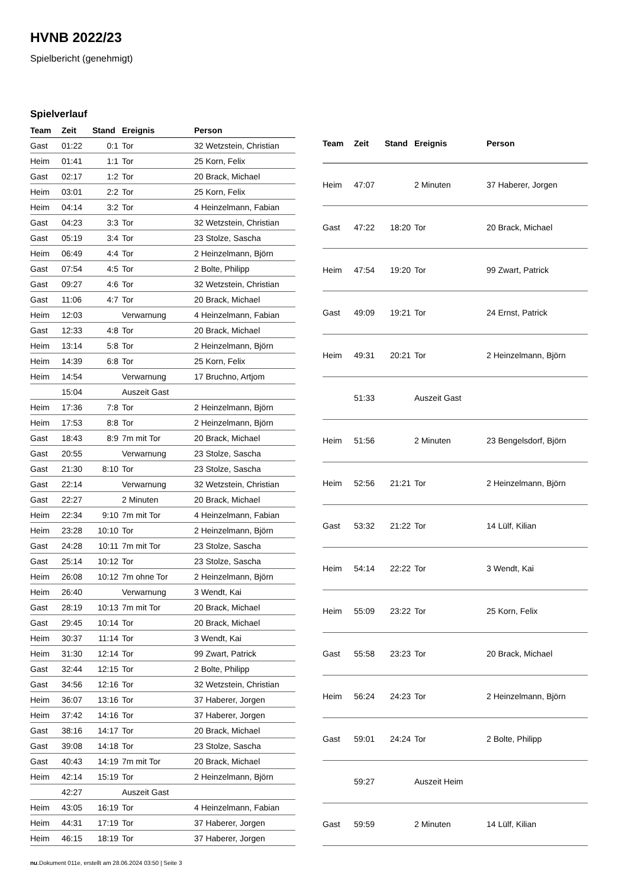HVNB 2022/23
Spielbericht (genehmigt)
Spielverlauf
| Team | Zeit | Stand | Ereignis | Person |
| --- | --- | --- | --- | --- |
| Gast | 01:22 | 0:1 | Tor | 32 Wetzstein, Christian |
| Heim | 01:41 | 1:1 | Tor | 25 Korn, Felix |
| Gast | 02:17 | 1:2 | Tor | 20 Brack, Michael |
| Heim | 03:01 | 2:2 | Tor | 25 Korn, Felix |
| Heim | 04:14 | 3:2 | Tor | 4 Heinzelmann, Fabian |
| Gast | 04:23 | 3:3 | Tor | 32 Wetzstein, Christian |
| Gast | 05:19 | 3:4 | Tor | 23 Stolze, Sascha |
| Heim | 06:49 | 4:4 | Tor | 2 Heinzelmann, Björn |
| Gast | 07:54 | 4:5 | Tor | 2 Bolte, Philipp |
| Gast | 09:27 | 4:6 | Tor | 32 Wetzstein, Christian |
| Gast | 11:06 | 4:7 | Tor | 20 Brack, Michael |
| Heim | 12:03 | | Verwarnung | 4 Heinzelmann, Fabian |
| Gast | 12:33 | 4:8 | Tor | 20 Brack, Michael |
| Heim | 13:14 | 5:8 | Tor | 2 Heinzelmann, Björn |
| Heim | 14:39 | 6:8 | Tor | 25 Korn, Felix |
| Heim | 14:54 | | Verwarnung | 17 Bruchno, Artjom |
| | 15:04 | | Auszeit Gast | |
| Heim | 17:36 | 7:8 | Tor | 2 Heinzelmann, Björn |
| Heim | 17:53 | 8:8 | Tor | 2 Heinzelmann, Björn |
| Gast | 18:43 | 8:9 | 7m mit Tor | 20 Brack, Michael |
| Gast | 20:55 | | Verwarnung | 23 Stolze, Sascha |
| Gast | 21:30 | 8:10 | Tor | 23 Stolze, Sascha |
| Gast | 22:14 | | Verwarnung | 32 Wetzstein, Christian |
| Gast | 22:27 | | 2 Minuten | 20 Brack, Michael |
| Heim | 22:34 | 9:10 | 7m mit Tor | 4 Heinzelmann, Fabian |
| Heim | 23:28 | 10:10 | Tor | 2 Heinzelmann, Björn |
| Gast | 24:28 | 10:11 | 7m mit Tor | 23 Stolze, Sascha |
| Gast | 25:14 | 10:12 | Tor | 23 Stolze, Sascha |
| Heim | 26:08 | 10:12 | 7m ohne Tor | 2 Heinzelmann, Björn |
| Heim | 26:40 | | Verwarnung | 3 Wendt, Kai |
| Gast | 28:19 | 10:13 | 7m mit Tor | 20 Brack, Michael |
| Gast | 29:45 | 10:14 | Tor | 20 Brack, Michael |
| Heim | 30:37 | 11:14 | Tor | 3 Wendt, Kai |
| Heim | 31:30 | 12:14 | Tor | 99 Zwart, Patrick |
| Gast | 32:44 | 12:15 | Tor | 2 Bolte, Philipp |
| Gast | 34:56 | 12:16 | Tor | 32 Wetzstein, Christian |
| Heim | 36:07 | 13:16 | Tor | 37 Haberer, Jorgen |
| Heim | 37:42 | 14:16 | Tor | 37 Haberer, Jorgen |
| Gast | 38:16 | 14:17 | Tor | 20 Brack, Michael |
| Gast | 39:08 | 14:18 | Tor | 23 Stolze, Sascha |
| Gast | 40:43 | 14:19 | 7m mit Tor | 20 Brack, Michael |
| Heim | 42:14 | 15:19 | Tor | 2 Heinzelmann, Björn |
| | 42:27 | | Auszeit Gast | |
| Heim | 43:05 | 16:19 | Tor | 4 Heinzelmann, Fabian |
| Heim | 44:31 | 17:19 | Tor | 37 Haberer, Jorgen |
| Heim | 46:15 | 18:19 | Tor | 37 Haberer, Jorgen |
| Team | Zeit | Stand | Ereignis | Person |
| --- | --- | --- | --- | --- |
| Heim | 47:07 | | 2 Minuten | 37 Haberer, Jorgen |
| Gast | 47:22 | 18:20 | Tor | 20 Brack, Michael |
| Heim | 47:54 | 19:20 | Tor | 99 Zwart, Patrick |
| Gast | 49:09 | 19:21 | Tor | 24 Ernst, Patrick |
| Heim | 49:31 | 20:21 | Tor | 2 Heinzelmann, Björn |
| | 51:33 | | Auszeit Gast | |
| Heim | 51:56 | | 2 Minuten | 23 Bengelsdorf, Björn |
| Heim | 52:56 | 21:21 | Tor | 2 Heinzelmann, Björn |
| Gast | 53:32 | 21:22 | Tor | 14 Lülf, Kilian |
| Heim | 54:14 | 22:22 | Tor | 3 Wendt, Kai |
| Heim | 55:09 | 23:22 | Tor | 25 Korn, Felix |
| Gast | 55:58 | 23:23 | Tor | 20 Brack, Michael |
| Heim | 56:24 | 24:23 | Tor | 2 Heinzelmann, Björn |
| Gast | 59:01 | 24:24 | Tor | 2 Bolte, Philipp |
| | 59:27 | | Auszeit Heim | |
| Gast | 59:59 | | 2 Minuten | 14 Lülf, Kilian |
nu.Dokument 011e, erstellt am 28.06.2024 03:50 | Seite 3